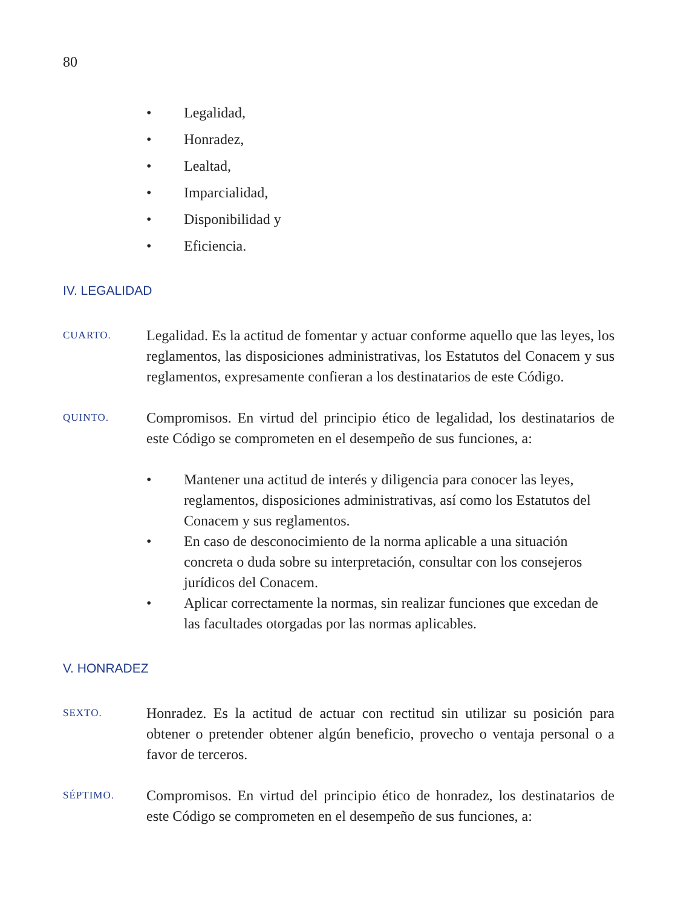80
• Legalidad,
• Honradez,
• Lealtad,
• Imparcialidad,
• Disponibilidad y
• Eficiencia.
IV. LEGALIDAD
CUARTO.
Legalidad. Es la actitud de fomentar y actuar conforme aquello que las leyes, los reglamentos, las disposiciones administrativas, los Estatutos del Conacem y sus reglamentos, expresamente confieran a los destinatarios de este Código.
QUINTO.
Compromisos. En virtud del principio ético de legalidad, los destinatarios de este Código se comprometen en el desempeño de sus funciones, a:
• Mantener una actitud de interés y diligencia para conocer las leyes, reglamentos, disposiciones administrativas, así como los Estatutos del Conacem y sus reglamentos.
• En caso de desconocimiento de la norma aplicable a una situación concreta o duda sobre su interpretación, consultar con los consejeros jurídicos del Conacem.
• Aplicar correctamente la normas, sin realizar funciones que excedan de las facultades otorgadas por las normas aplicables.
V. HONRADEZ
SEXTO.
Honradez. Es la actitud de actuar con rectitud sin utilizar su posición para obtener o pretender obtener algún beneficio, provecho o ventaja personal o a favor de terceros.
SÉPTIMO.
Compromisos. En virtud del principio ético de honradez, los destinatarios de este Código se comprometen en el desempeño de sus funciones, a: